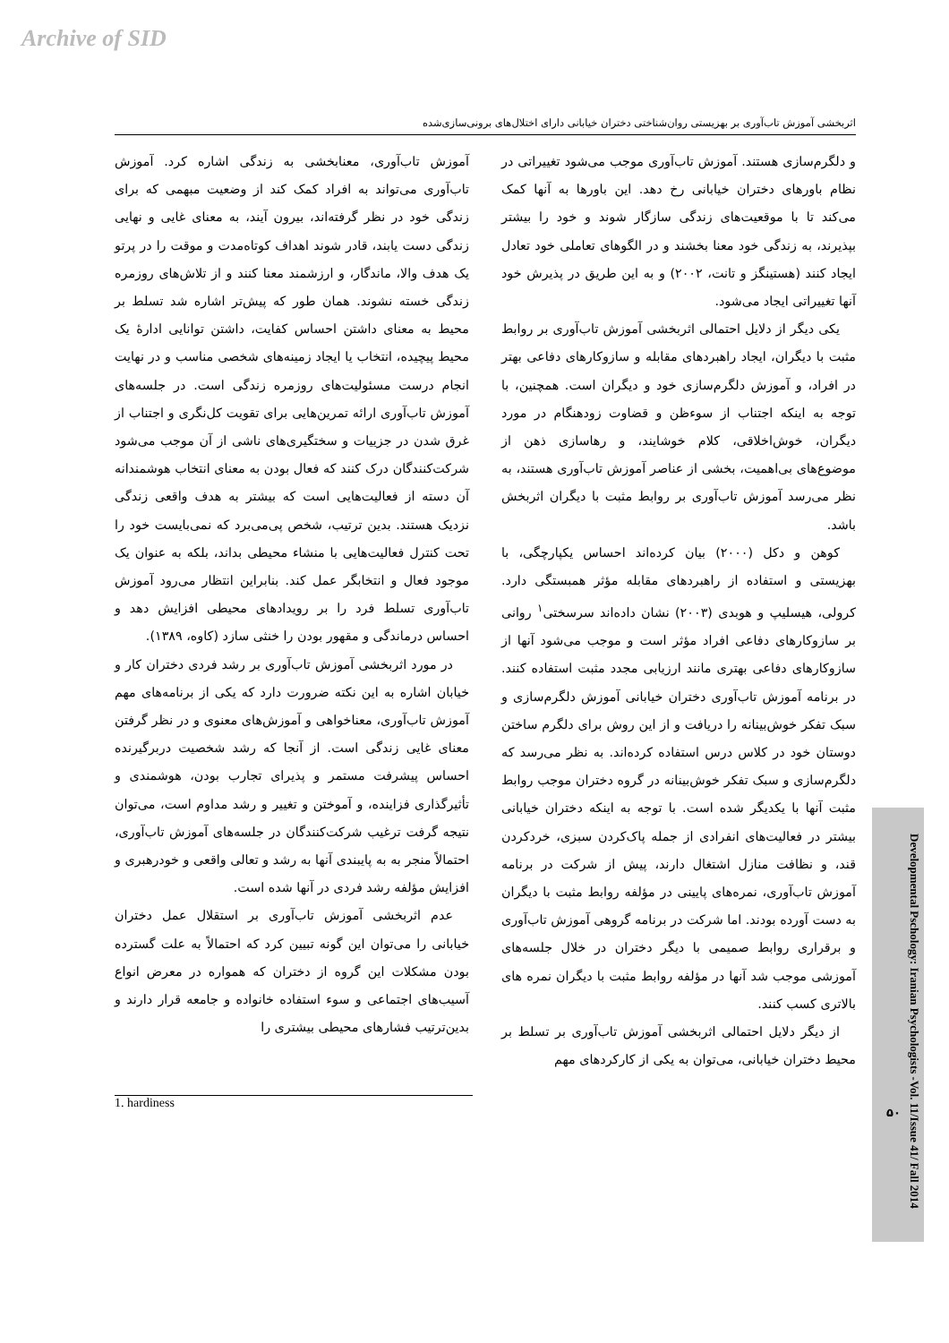Archive of SID
اثربخشی آموزش تاب‌آوری بر بهزیستی روان‌شناختی دختران خیابانی دارای اختلال‌های برونی‌سازی‌شده
و دلگرم‌سازی هستند. آموزش تاب‌آوری موجب می‌شود تغییراتی در نظام باورهای دختران خیابانی رخ دهد. این باورها به آنها کمک می‌کند تا با موقعیت‌های زندگی سازگار شوند و خود را بیشتر بپذیرند، به زندگی خود معنا بخشند و در الگوهای تعاملی خود تعادل ایجاد کنند (هستینگز و تانت، ۲۰۰۲) و به این طریق در پذیرش خود آنها تغییراتی ایجاد می‌شود.
یکی دیگر از دلایل احتمالی اثربخشی آموزش تاب‌آوری بر روابط مثبت با دیگران، ایجاد راهبردهای مقابله و سازوکارهای دفاعی بهتر در افراد، و آموزش دلگرم‌سازی خود و دیگران است. همچنین، با توجه به اینکه اجتناب از سوءظن و قضاوت زودهنگام در مورد دیگران، خوش‌اخلاقی، کلام خوشایند، و رهاسازی ذهن از موضوع‌های بی‌اهمیت، بخشی از عناصر آموزش تاب‌آوری هستند، به نظر می‌رسد آموزش تاب‌آوری بر روابط مثبت با دیگران اثربخش باشد.
کوهن و دکل (۲۰۰۰) بیان کرده‌اند احساس یکپارچگی، با بهزیستی و استفاده از راهبردهای مقابله مؤثر همبستگی دارد. کرولی، هیسلیپ و هوبدی (۲۰۰۳) نشان داده‌اند سرسختی<sup>۱</sup> روانی بر سازوکارهای دفاعی افراد مؤثر است و موجب می‌شود آنها از سازوکارهای دفاعی بهتری مانند ارزیابی مجدد مثبت استفاده کنند. در برنامه آموزش تاب‌آوری دختران خیابانی آموزش دلگرم‌سازی و سبک تفکر خوش‌بینانه را دریافت و از این روش برای دلگرم ساختن دوستان خود در کلاس درس استفاده کرده‌اند. به نظر می‌رسد که دلگرم‌سازی و سبک تفکر خوش‌بینانه در گروه دختران موجب روابط مثبت آنها با یکدیگر شده است. با توجه به اینکه دختران خیابانی بیشتر در فعالیت‌های انفرادی از جمله پاک‌کردن سبزی، خردکردن قند، و نظافت منازل اشتغال دارند، پیش از شرکت در برنامه آموزش تاب‌آوری، نمره‌های پایینی در مؤلفه روابط مثبت با دیگران به دست آورده بودند. اما شرکت در برنامه گروهی آموزش تاب‌آوری و برقراری روابط صمیمی با دیگر دختران در خلال جلسه‌های آموزشی موجب شد آنها در مؤلفه روابط مثبت با دیگران نمره های بالاتری کسب کنند.
از دیگر دلایل احتمالی اثربخشی آموزش تاب‌آوری بر تسلط بر محیط دختران خیابانی، می‌توان به یکی از کارکردهای مهم
آموزش تاب‌آوری، معنابخشی به زندگی اشاره کرد. آموزش تاب‌آوری می‌تواند به افراد کمک کند از وضعیت مبهمی که برای زندگی خود در نظر گرفته‌اند، بیرون آیند، به معنای غایی و نهایی زندگی دست یابند، قادر شوند اهداف کوتاه‌مدت و موقت را در پرتو یک هدف والا، ماندگار، و ارزشمند معنا کنند و از تلاش‌های روزمره زندگی خسته نشوند. همان طور که پیش‌تر اشاره شد تسلط بر محیط به معنای داشتن احساس کفایت، داشتن توانایی ادارهٔ یک محیط پیچیده، انتخاب یا ایجاد زمینه‌های شخصی مناسب و در نهایت انجام درست مسئولیت‌های روزمره زندگی است. در جلسه‌های آموزش تاب‌آوری ارائه تمرین‌هایی برای تقویت کل‌نگری و اجتناب از غرق شدن در جزییات و سختگیری‌های ناشی از آن موجب می‌شود شرکت‌کنندگان درک کنند که فعال بودن به معنای انتخاب هوشمندانه آن دسته از فعالیت‌هایی است که بیشتر به هدف واقعی زندگی نزدیک هستند. بدین ترتیب، شخص پی‌می‌برد که نمی‌بایست خود را تحت کنترل فعالیت‌هایی با منشاء محیطی بداند، بلکه به عنوان یک موجود فعال و انتخابگر عمل کند. بنابراین انتظار می‌رود آموزش تاب‌آوری تسلط فرد را بر رویدادهای محیطی افزایش دهد و احساس درماندگی و مقهور بودن را خنثی سازد (کاوه، ۱۳۸۹).
در مورد اثربخشی آموزش تاب‌آوری بر رشد فردی دختران کار و خیابان اشاره به این نکته ضرورت دارد که یکی از برنامه‌های مهم آموزش تاب‌آوری، معناخواهی و آموزش‌های معنوی و در نظر گرفتن معنای غایی زندگی است. از آنجا که رشد شخصیت دربرگیرنده احساس پیشرفت مستمر و پذیرای تجارب بودن، هوشمندی و تأثیرگذاری فزاینده، و آموختن و تغییر و رشد مداوم است، می‌توان نتیجه گرفت ترغیب شرکت‌کنندگان در جلسه‌های آموزش تاب‌آوری، احتمالاً منجر به به پایبندی آنها به رشد و تعالی واقعی و خودرهبری و افزایش مؤلفه رشد فردی در آنها شده است.
عدم اثربخشی آموزش تاب‌آوری بر استقلال عمل دختران خیابانی را می‌توان این گونه تبیین کرد که احتمالاً به علت گسترده بودن مشکلات این گروه از دختران که همواره در معرض انواع آسیب‌های اجتماعی و سوء استفاده خانواده و جامعه قرار دارند و بدین‌ترتیب فشارهای محیطی بیشتری را
1. hardiness
Developmental Pschology: Iranian Psychologists -Vol. 11/Issue 41/ Fall 2014
۵۰